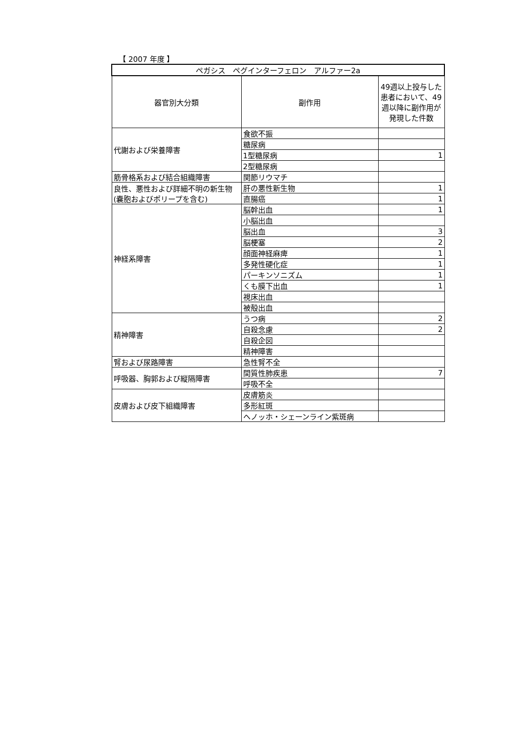【 2007 年度 】
| ペガシス ペグインターフェロン アルファー2a | | |
| --- | --- | --- |
| 器官別大分類 | 副作用 | 49週以上投与した患者において、49週以降に副作用が発現した件数 |
| 代謝および栄養障害 | 食欲不振 | |
| | 糖尿病 | |
| | 1型糖尿病 | 1 |
| | 2型糖尿病 | |
| 筋骨格系および結合組織障害 | 関節リウマチ | |
| 良性、悪性および詳細不明の新生物(嚢胞およびポリープを含む) | 肝の悪性新生物 | 1 |
| | 直腸癌 | 1 |
| 神経系障害 | 脳幹出血 | 1 |
| | 小脳出血 | |
| | 脳出血 | 3 |
| | 脳梗塞 | 2 |
| | 顔面神経麻痺 | 1 |
| | 多発性硬化症 | 1 |
| | パーキンソニズム | 1 |
| | くも膜下出血 | 1 |
| | 視床出血 | |
| | 被殻出血 | |
| 精神障害 | うつ病 | 2 |
| | 自殺念慮 | 2 |
| | 自殺企図 | |
| | 精神障害 | |
| 腎および尿路障害 | 急性腎不全 | |
| 呼吸器、胸郭および縦隔障害 | 間質性肺疾患 | 7 |
| | 呼吸不全 | |
| 皮膚および皮下組織障害 | 皮膚筋炎 | |
| | 多形紅斑 | |
| | ヘノッホ・シェーンライン紫斑病 | |